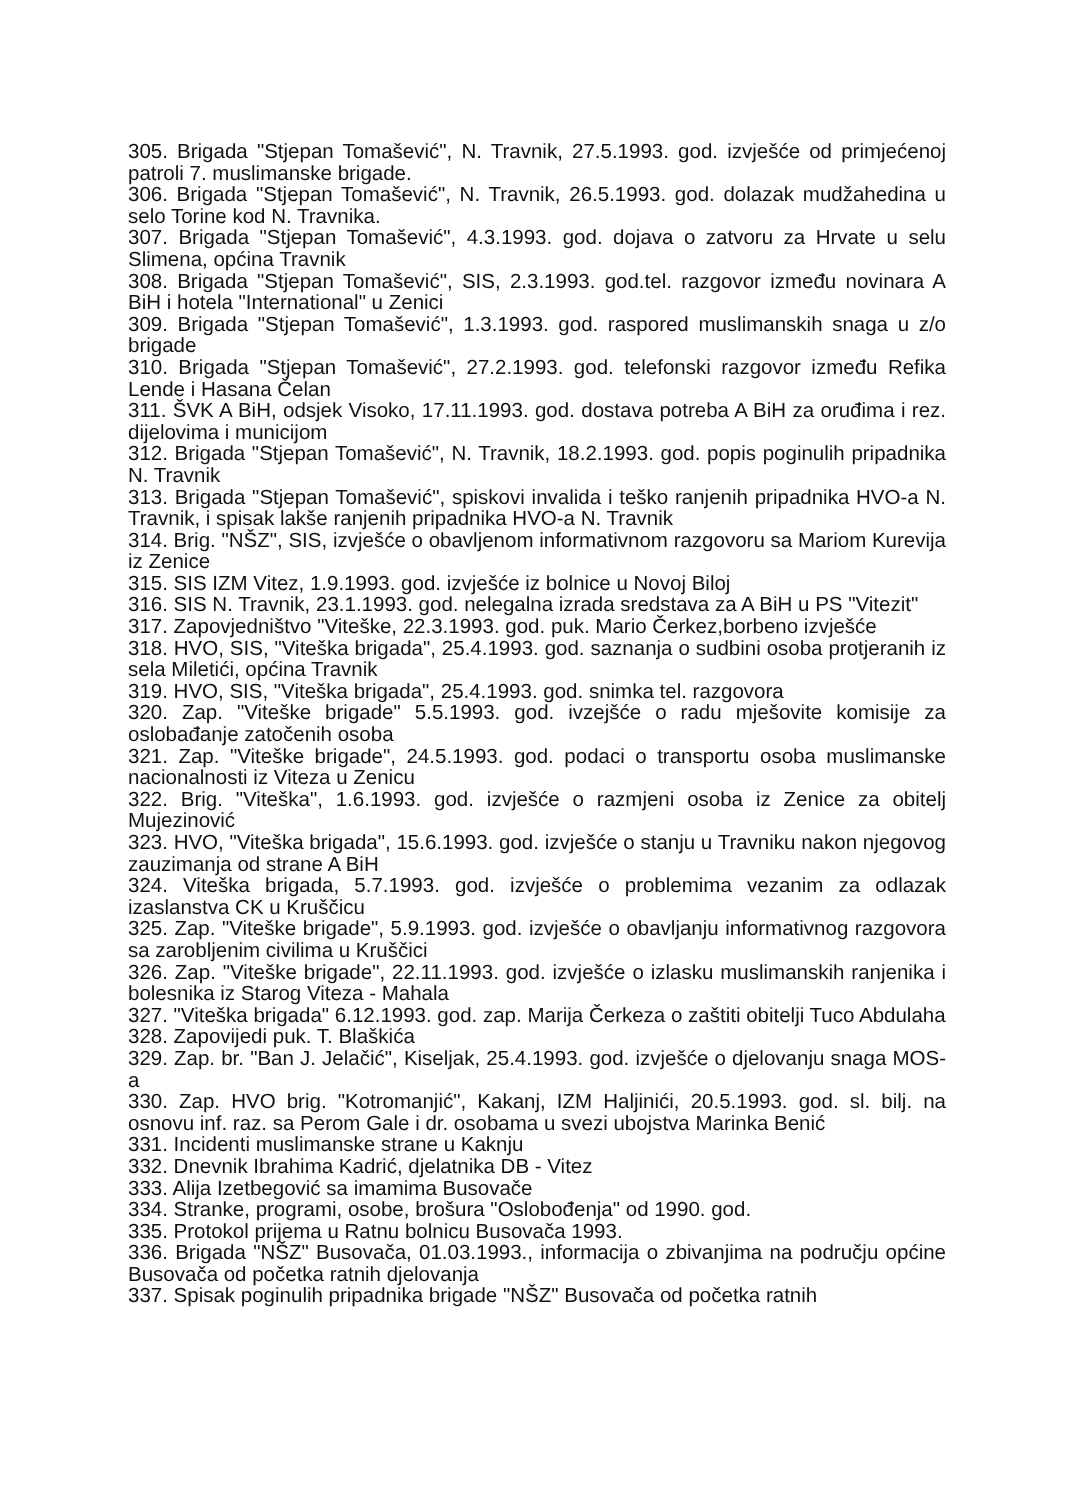305. Brigada "Stjepan Tomašević", N. Travnik, 27.5.1993. god. izvješće od primjećenoj patroli 7. muslimanske brigade.
306. Brigada "Stjepan Tomašević", N. Travnik, 26.5.1993. god. dolazak mudžahedina u selo Torine kod N. Travnika.
307. Brigada "Stjepan Tomašević", 4.3.1993. god. dojava o zatvoru za Hrvate u selu Slimena, općina Travnik
308. Brigada "Stjepan Tomašević", SIS, 2.3.1993. god.tel. razgovor između novinara A BiH i hotela "International" u Zenici
309. Brigada "Stjepan Tomašević", 1.3.1993. god. raspored muslimanskih snaga u z/o brigade
310. Brigada "Stjepan Tomašević", 27.2.1993. god. telefonski razgovor između Refika Lende i Hasana Čelan
311. ŠVK A BiH, odsjek Visoko, 17.11.1993. god. dostava potreba A BiH za oruđima i rez. dijelovima i municijom
312. Brigada "Stjepan Tomašević", N. Travnik, 18.2.1993. god. popis poginulih pripadnika N. Travnik
313. Brigada "Stjepan Tomašević", spiskovi invalida i teško ranjenih pripadnika HVO-a N. Travnik, i spisak lakše ranjenih pripadnika HVO-a N. Travnik
314. Brig. "NŠZ", SIS, izvješće o obavljenom informativnom razgovoru sa Mariom Kurevija iz Zenice
315. SIS IZM Vitez, 1.9.1993. god. izvješće iz bolnice u Novoj Biloj
316. SIS N. Travnik, 23.1.1993. god. nelegalna izrada sredstava za A BiH u PS "Vitezit"
317. Zapovjedništvo "Viteške, 22.3.1993. god. puk. Mario Čerkez,borbeno izvješće
318. HVO, SIS, "Viteška brigada", 25.4.1993. god. saznanja o sudbini osoba protjeranih iz sela Miletići, općina Travnik
319. HVO, SIS, "Viteška brigada", 25.4.1993. god. snimka tel. razgovora
320. Zap. "Viteške brigade" 5.5.1993. god. ivzejšće o radu mješovite komisije za oslobađanje zatočenih osoba
321. Zap. "Viteške brigade", 24.5.1993. god. podaci o transportu osoba muslimanske nacionalnosti iz Viteza u Zenicu
322. Brig. "Viteška", 1.6.1993. god. izvješće o razmjeni osoba iz Zenice za obitelj Mujezinović
323. HVO, "Viteška brigada", 15.6.1993. god. izvješće o stanju u Travniku nakon njegovog zauzimanja od strane A BiH
324. Viteška brigada, 5.7.1993. god. izvješće o problemima vezanim za odlazak izaslanstva CK u Kruščicu
325. Zap. "Viteške brigade", 5.9.1993. god. izvješće o obavljanju informativnog razgovora sa zarobljenim civilima u Kruščici
326. Zap. "Viteške brigade", 22.11.1993. god. izvješće o izlasku muslimanskih ranjenika i bolesnika iz Starog Viteza - Mahala
327. "Viteška brigada" 6.12.1993. god. zap. Marija Čerkeza o zaštiti obitelji Tuco Abdulaha
328. Zapovijedi puk. T. Blaškića
329. Zap. br. "Ban J. Jelačić", Kiseljak, 25.4.1993. god. izvješće o djelovanju snaga MOS-a
330. Zap. HVO brig. "Kotromanjić", Kakanj, IZM Haljinići, 20.5.1993. god. sl. bilj. na osnovu inf. raz. sa Perom Gale i dr. osobama u svezi ubojstva Marinka Benić
331. Incidenti muslimanske strane u Kaknju
332. Dnevnik Ibrahima Kadrić, djelatnika DB - Vitez
333. Alija Izetbegović sa imamima Busovače
334. Stranke, programi, osobe, brošura "Oslobođenja" od 1990. god.
335. Protokol prijema u Ratnu bolnicu Busovača 1993.
336. Brigada "NŠZ" Busovača, 01.03.1993., informacija o zbivanjima na području općine Busovača od početka ratnih djelovanja
337. Spisak poginulih pripadnika brigade "NŠZ" Busovača od početka ratnih